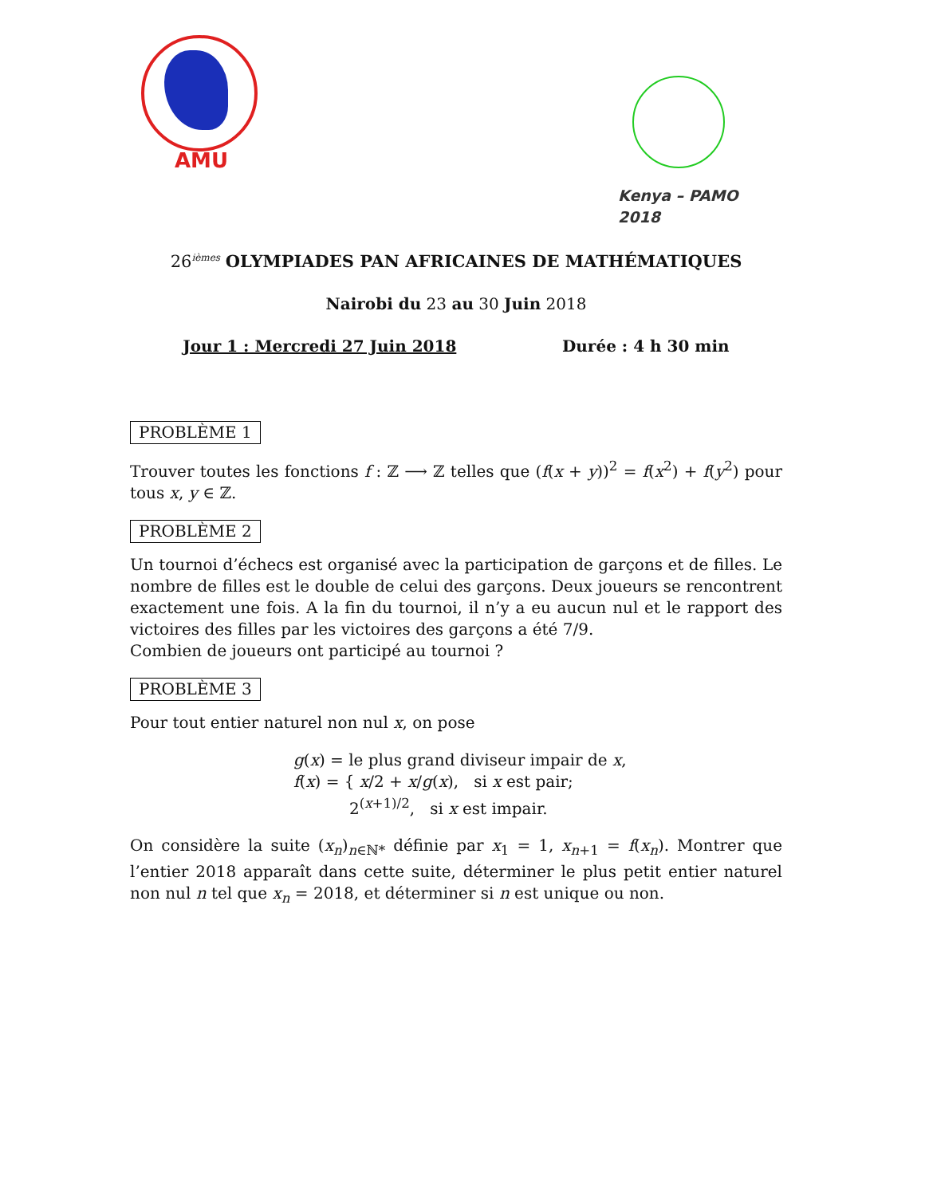AMU
Kenya – PAMO 2018
26<sup>ièmes</sup> OLYMPIADES PAN AFRICAINES DE MATHÉMATIQUES
Nairobi du 23 au 30 Juin 2018
Jour 1 : Mercredi 27 Juin 2018 Durée : 4 h 30 min
PROBLÈME 1
Trouver toutes les fonctions f : ℤ ⟶ ℤ telles que (f(x + y))<sup>2</sup> = f(x<sup>2</sup>) + f(y<sup>2</sup>) pour tous x, y ∈ ℤ.
PROBLÈME 2
Un tournoi d’échecs est organisé avec la participation de garçons et de filles. Le nombre de filles est le double de celui des garçons. Deux joueurs se rencontrent exactement une fois. A la fin du tournoi, il n’y a eu aucun nul et le rapport des victoires des filles par les victoires des garçons a été 7/9.
Combien de joueurs ont participé au tournoi ?
PROBLÈME 3
Pour tout entier naturel non nul x, on pose
g(x) = le plus grand diviseur impair de x,
f(x) = { x/2 + x/g(x), si x est pair;
2<sup>(x+1)/2</sup>, si x est impair.
On considère la suite (x<sub>n</sub>)<sub>n∈ℕ*</sub> définie par x<sub>1</sub> = 1, x<sub>n+1</sub> = f(x<sub>n</sub>). Montrer que l’entier 2018 apparaît dans cette suite, déterminer le plus petit entier naturel non nul n tel que x<sub>n</sub> = 2018, et déterminer si n est unique ou non.